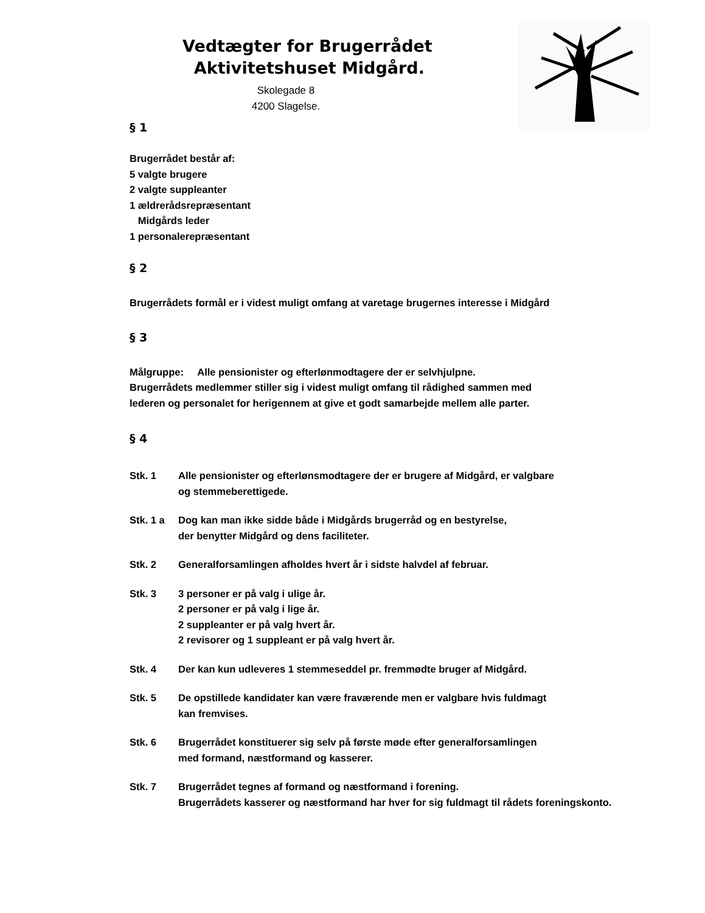Vedtægter for Brugerrådet
Aktivitetshuset Midgård.
Skolegade 8
4200 Slagelse.
§ 1
Brugerrådet består af:
5 valgte brugere
2 valgte suppleanter
1 ældrerådsrepræsentant
Midgårds leder
1 personalerepræsentant
§ 2
Brugerrådets formål er i videst muligt omfang at varetage brugernes interesse i Midgård
§ 3
Målgruppe: Alle pensionister og efterlønmodtagere der er selvhjulpne.
Brugerrådets medlemmer stiller sig i videst muligt omfang til rådighed sammen med
lederen og personalet for herigennem at give et godt samarbejde mellem alle parter.
§ 4
Stk. 1 Alle pensionister og efterlønsmodtagere der er brugere af Midgård, er valgbare
og stemmeberettigede.
Stk. 1 a Dog kan man ikke sidde både i Midgårds brugerråd og en bestyrelse,
der benytter Midgård og dens faciliteter.
Stk. 2 Generalforsamlingen afholdes hvert år i sidste halvdel af februar.
Stk. 3 3 personer er på valg i ulige år.
2 personer er på valg i lige år.
2 suppleanter er på valg hvert år.
2 revisorer og 1 suppleant er på valg hvert år.
Stk. 4 Der kan kun udleveres 1 stemmeseddel pr. fremmødte bruger af Midgård.
Stk. 5 De opstillede kandidater kan være fraværende men er valgbare hvis fuldmagt
kan fremvises.
Stk. 6 Brugerrådet konstituerer sig selv på første møde efter generalforsamlingen
med formand, næstformand og kasserer.
Stk. 7 Brugerrådet tegnes af formand og næstformand i forening.
Brugerrådets kasserer og næstformand har hver for sig fuldmagt til rådets foreningskonto.